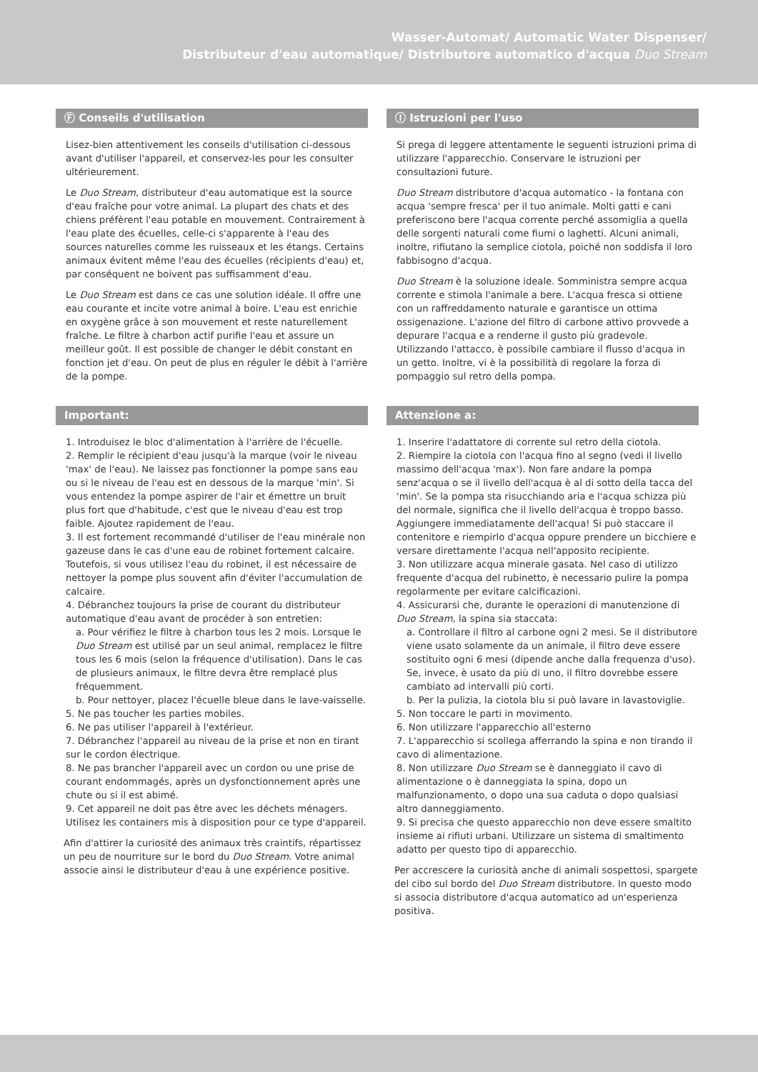Wasser-Automat/ Automatic Water Dispenser/
Distributeur d'eau automatique/ Distributore automatico d'acqua Duo Stream
Ⓕ Conseils d'utilisation
Lisez-bien attentivement les conseils d'utilisation ci-dessous avant d'utiliser l'appareil, et conservez-les pour les consulter ultérieurement.
Le Duo Stream, distributeur d'eau automatique est la source d'eau fraîche pour votre animal. La plupart des chats et des chiens préfèrent l'eau potable en mouvement. Contrairement à l'eau plate des écuelles, celle-ci s'apparente à l'eau des sources naturelles comme les ruisseaux et les étangs. Certains animaux évitent même l'eau des écuelles (récipients d'eau) et, par conséquent ne boivent pas suffisamment d'eau.
Le Duo Stream est dans ce cas une solution idéale. Il offre une eau courante et incite votre animal à boire. L'eau est enrichie en oxygène grâce à son mouvement et reste naturellement fraîche. Le filtre à charbon actif purifie l'eau et assure un meilleur goût. Il est possible de changer le débit constant en fonction jet d'eau. On peut de plus en réguler le débit à l'arrière de la pompe.
Important:
1. Introduisez le bloc d'alimentation à l'arrière de l'écuelle.
2. Remplir le récipient d'eau jusqu'à la marque (voir le niveau 'max' de l'eau). Ne laissez pas fonctionner la pompe sans eau ou si le niveau de l'eau est en dessous de la marque 'min'. Si vous entendez la pompe aspirer de l'air et émettre un bruit plus fort que d'habitude, c'est que le niveau d'eau est trop faible. Ajoutez rapidement de l'eau.
3. Il est fortement recommandé d'utiliser de l'eau minérale non gazeuse dans le cas d'une eau de robinet fortement calcaire. Toutefois, si vous utilisez l'eau du robinet, il est nécessaire de nettoyer la pompe plus souvent afin d'éviter l'accumulation de calcaire.
4. Débranchez toujours la prise de courant du distributeur automatique d'eau avant de procéder à son entretien:
a. Pour vérifiez le filtre à charbon tous les 2 mois. Lorsque le Duo Stream est utilisé par un seul animal, remplacez le filtre tous les 6 mois (selon la fréquence d'utilisation). Dans le cas de plusieurs animaux, le filtre devra être remplacé plus fréquemment.
b. Pour nettoyer, placez l'écuelle bleue dans le lave-vaisselle.
5. Ne pas toucher les parties mobiles.
6. Ne pas utiliser l'appareil à l'extérieur.
7. Débranchez l'appareil au niveau de la prise et non en tirant sur le cordon électrique.
8. Ne pas brancher l'appareil avec un cordon ou une prise de courant endommagés, après un dysfonctionnement après une chute ou si il est abimé.
9. Cet appareil ne doit pas être avec les déchets ménagers. Utilisez les containers mis à disposition pour ce type d'appareil.
Afin d'attirer la curiosité des animaux très craintifs, répartissez un peu de nourriture sur le bord du Duo Stream. Votre animal associe ainsi le distributeur d'eau à une expérience positive.
Ⓘ Istruzioni per l'uso
Si prega di leggere attentamente le seguenti istruzioni prima di utilizzare l'apparecchio. Conservare le istruzioni per consultazioni future.
Duo Stream distributore d'acqua automatico - la fontana con acqua 'sempre fresca' per il tuo animale. Molti gatti e cani preferiscono bere l'acqua corrente perché assomiglia a quella delle sorgenti naturali come fiumi o laghetti. Alcuni animali, inoltre, rifiutano la semplice ciotola, poiché non soddisfa il loro fabbisogno d'acqua.
Duo Stream è la soluzione ideale. Somministra sempre acqua corrente e stimola l'animale a bere. L'acqua fresca si ottiene con un raffreddamento naturale e garantisce un ottima ossigenazione. L'azione del filtro di carbone attivo provvede a depurare l'acqua e a renderne il gusto più gradevole. Utilizzando l'attacco, è possibile cambiare il flusso d'acqua in un getto. Inoltre, vi è la possibilità di regolare la forza di pompaggio sul retro della pompa.
Attenzione a:
1. Inserire l'adattatore di corrente sul retro della ciotola.
2. Riempire la ciotola con l'acqua fino al segno (vedi il livello massimo dell'acqua 'max'). Non fare andare la pompa senz'acqua o se il livello dell'acqua è al di sotto della tacca del 'min'. Se la pompa sta risucchiando aria e l'acqua schizza più del normale, significa che il livello dell'acqua è troppo basso. Aggiungere immediatamente dell'acqua! Si può staccare il contenitore e riempirlo d'acqua oppure prendere un bicchiere e versare direttamente l'acqua nell'apposito recipiente.
3. Non utilizzare acqua minerale gasata. Nel caso di utilizzo frequente d'acqua del rubinetto, è necessario pulire la pompa regolarmente per evitare calcificazioni.
4. Assicurarsi che, durante le operazioni di manutenzione di Duo Stream, la spina sia staccata:
a. Controllare il filtro al carbone ogni 2 mesi. Se il distributore viene usato solamente da un animale, il filtro deve essere sostituito ogni 6 mesi (dipende anche dalla frequenza d'uso). Se, invece, è usato da più di uno, il filtro dovrebbe essere cambiato ad intervalli più corti.
b. Per la pulizia, la ciotola blu si può lavare in lavastoviglie.
5. Non toccare le parti in movimento.
6. Non utilizzare l'apparecchio all'esterno
7. L'apparecchio si scollega afferrando la spina e non tirando il cavo di alimentazione.
8. Non utilizzare Duo Stream se è danneggiato il cavo di alimentazione o è danneggiata la spina, dopo un malfunzionamento, o dopo una sua caduta o dopo qualsiasi altro danneggiamento.
9. Si precisa che questo apparecchio non deve essere smaltito insieme ai rifiuti urbani. Utilizzare un sistema di smaltimento adatto per questo tipo di apparecchio.
Per accrescere la curiosità anche di animali sospettosi, spargete del cibo sul bordo del Duo Stream distributore. In questo modo si associa distributore d'acqua automatico ad un'esperienza positiva.